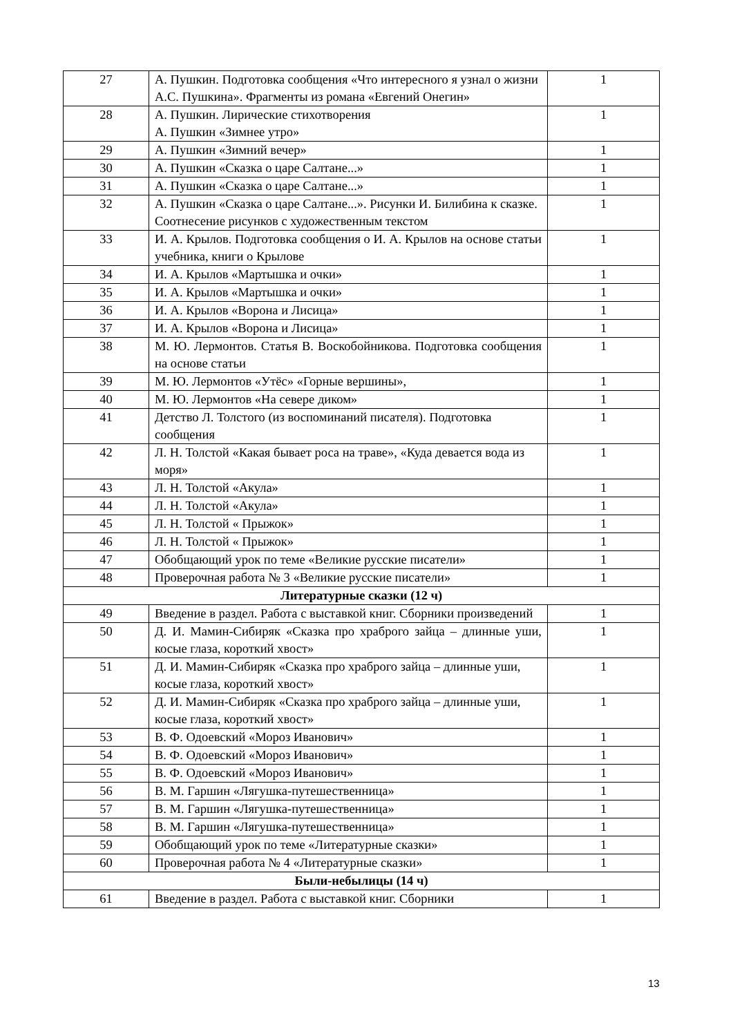| 27 | А. Пушкин. Подготовка сообщения «Что интересного я узнал о жизни А.С. Пушкина». Фрагменты из романа «Евгений Онегин» | 1 |
| 28 | А. Пушкин. Лирические стихотворения А. Пушкин «Зимнее утро» | 1 |
| 29 | А. Пушкин «Зимний вечер» | 1 |
| 30 | А. Пушкин «Сказка о царе Салтане...» | 1 |
| 31 | А. Пушкин «Сказка о царе Салтане...» | 1 |
| 32 | А. Пушкин «Сказка о царе Салтане...». Рисунки И. Билибина к сказке. Соотнесение рисунков с художественным текстом | 1 |
| 33 | И. А. Крылов. Подготовка сообщения о И. А. Крылов на основе статьи учебника, книги о Крылове | 1 |
| 34 | И. А. Крылов «Мартышка и очки» | 1 |
| 35 | И. А. Крылов «Мартышка и очки» | 1 |
| 36 | И. А. Крылов «Ворона и Лисица» | 1 |
| 37 | И. А. Крылов «Ворона и Лисица» | 1 |
| 38 | М. Ю. Лермонтов. Статья В. Воскобойникова. Подготовка сообщения на основе статьи | 1 |
| 39 | М. Ю. Лермонтов «Утёс» «Горные вершины», | 1 |
| 40 | М. Ю. Лермонтов «На севере диком» | 1 |
| 41 | Детство Л. Толстого (из воспоминаний писателя). Подготовка сообщения | 1 |
| 42 | Л. Н. Толстой «Какая бывает роса на траве», «Куда девается вода из моря» | 1 |
| 43 | Л. Н. Толстой «Акула» | 1 |
| 44 | Л. Н. Толстой «Акула» | 1 |
| 45 | Л. Н. Толстой « Прыжок» | 1 |
| 46 | Л. Н. Толстой « Прыжок» | 1 |
| 47 | Обобщающий урок по теме «Великие русские писатели» | 1 |
| 48 | Проверочная работа № 3 «Великие русские писатели» | 1 |
| Литературные сказки (12 ч) | | |
| 49 | Введение в раздел. Работа с выставкой книг. Сборники произведений | 1 |
| 50 | Д. И. Мамин-Сибиряк «Сказка про храброго зайца – длинные уши, косые глаза, короткий хвост» | 1 |
| 51 | Д. И. Мамин-Сибиряк «Сказка про храброго зайца – длинные уши, косые глаза, короткий хвост» | 1 |
| 52 | Д. И. Мамин-Сибиряк «Сказка про храброго зайца – длинные уши, косые глаза, короткий хвост» | 1 |
| 53 | В. Ф. Одоевский «Мороз Иванович» | 1 |
| 54 | В. Ф. Одоевский «Мороз Иванович» | 1 |
| 55 | В. Ф. Одоевский «Мороз Иванович» | 1 |
| 56 | В. М. Гаршин «Лягушка-путешественница» | 1 |
| 57 | В. М. Гаршин «Лягушка-путешественница» | 1 |
| 58 | В. М. Гаршин «Лягушка-путешественница» | 1 |
| 59 | Обобщающий урок по теме «Литературные сказки» | 1 |
| 60 | Проверочная работа № 4 «Литературные сказки» | 1 |
| Были-небылицы (14 ч) | | |
| 61 | Введение в раздел. Работа с выставкой книг. Сборники | 1 |
13